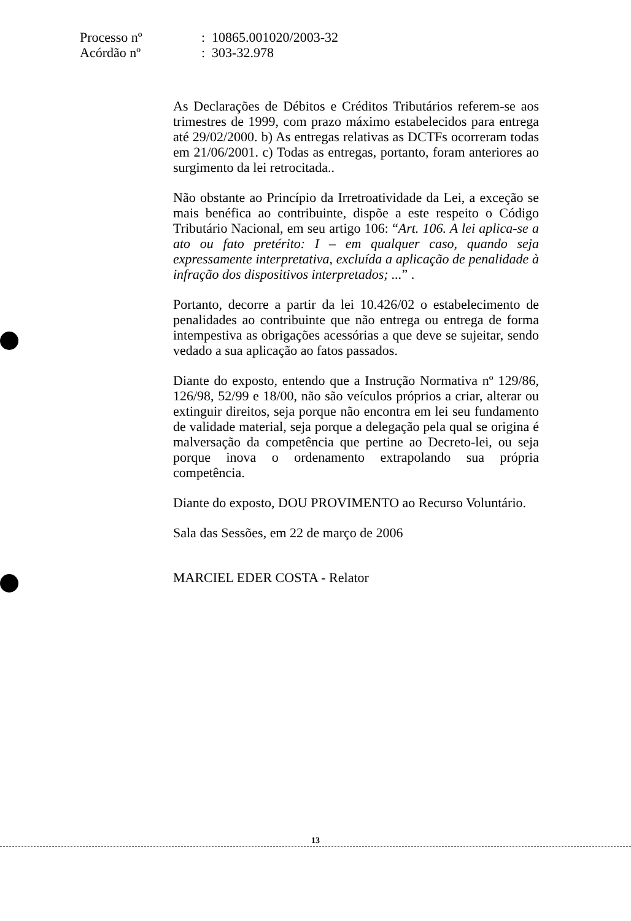| Processo nº | : 10865.001020/2003-32 |
| Acórdão nº | : 303-32.978 |
As Declarações de Débitos e Créditos Tributários referem-se aos trimestres de 1999, com prazo máximo estabelecidos para entrega até 29/02/2000. b) As entregas relativas as DCTFs ocorreram todas em 21/06/2001. c) Todas as entregas, portanto, foram anteriores ao surgimento da lei retrocitada..
Não obstante ao Princípio da Irretroatividade da Lei, a exceção se mais benéfica ao contribuinte, dispõe a este respeito o Código Tributário Nacional, em seu artigo 106: “Art. 106. A lei aplica-se a ato ou fato pretérito: I – em qualquer caso, quando seja expressamente interpretativa, excluída a aplicação de penalidade à infração dos dispositivos interpretados; ...” .
Portanto, decorre a partir da lei 10.426/02 o estabelecimento de penalidades ao contribuinte que não entrega ou entrega de forma intempestiva as obrigações acessórias a que deve se sujeitar, sendo vedado a sua aplicação ao fatos passados.
Diante do exposto, entendo que a Instrução Normativa nº 129/86, 126/98, 52/99 e 18/00, não são veículos próprios a criar, alterar ou extinguir direitos, seja porque não encontra em lei seu fundamento de validade material, seja porque a delegação pela qual se origina é malversação da competência que pertine ao Decreto-lei, ou seja porque inova o ordenamento extrapolando sua própria competência.
Diante do exposto, DOU PROVIMENTO ao Recurso Voluntário.
Sala das Sessões, em 22 de março de 2006
MARCIEL EDER COSTA - Relator
13